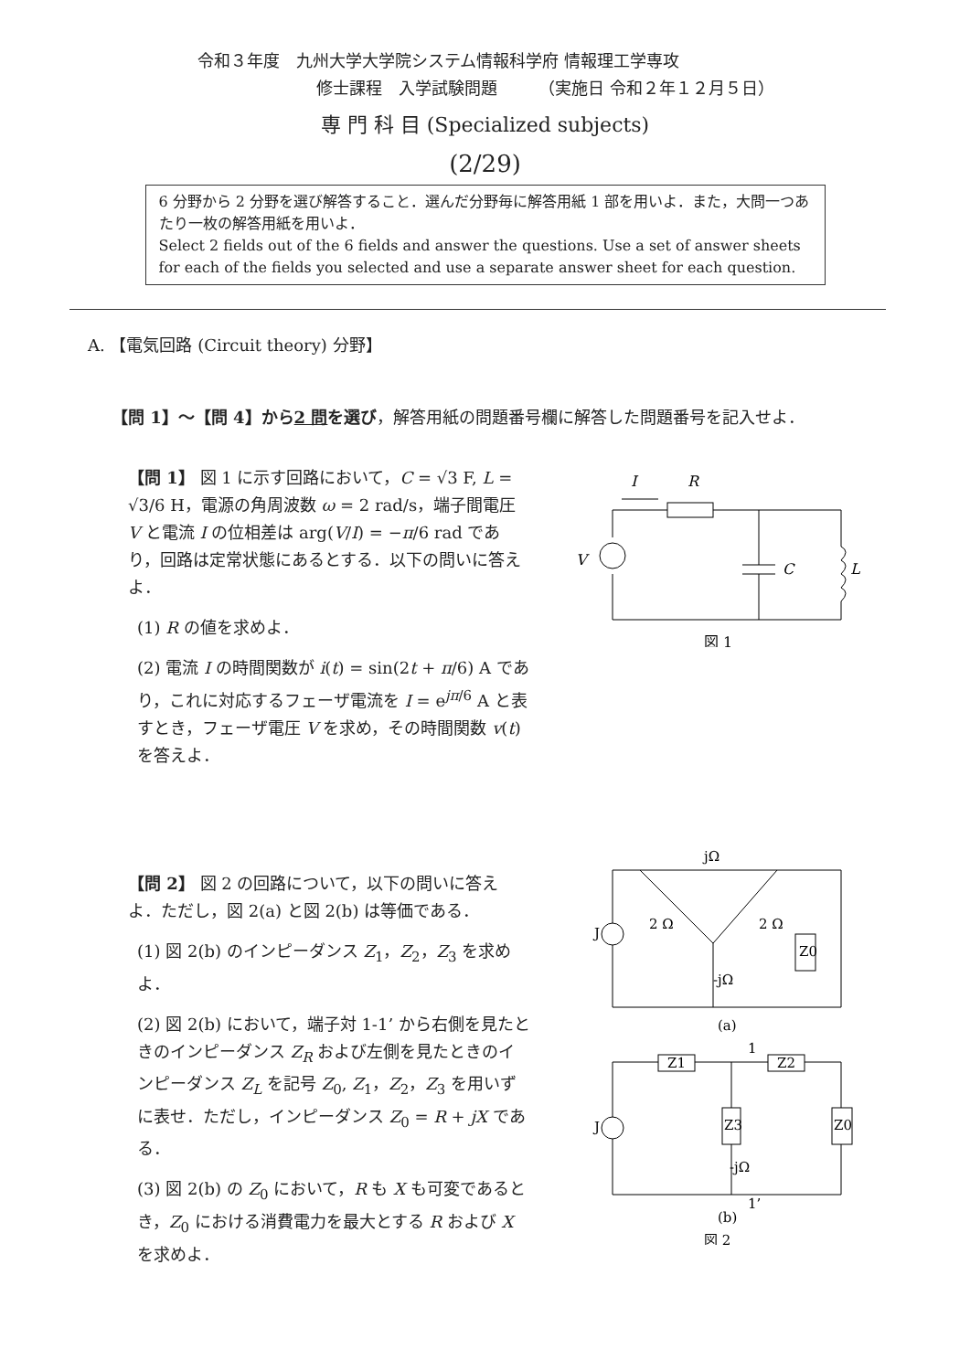令和３年度　九州大学大学院システム情報科学府 情報理工学専攻
修士課程　入学試験問題　　　（実施日 令和２年１２月５日）
専 門 科 目 (Specialized subjects)
(2/29)
6 分野から 2 分野を選び解答すること．選んだ分野毎に解答用紙 1 部を用いよ．また，大問一つあたり一枚の解答用紙を用いよ．
Select 2 fields out of the 6 fields and answer the questions. Use a set of answer sheets for each of the fields you selected and use a separate answer sheet for each question.
A. 【電気回路 (Circuit theory) 分野】
【問 1】〜【問 4】から2 問を選び，解答用紙の問題番号欄に解答した問題番号を記入せよ．
【問 1】 図 1 に示す回路において，C = √3 F, L = √3/6 H，電源の角周波数 ω = 2 rad/s，端子間電圧 V と電流 I の位相差は arg(V/I) = −π/6 rad であり，回路は定常状態にあるとする．以下の問いに答えよ．
(1) R の値を求めよ．
(2) 電流 I の時間関数が i(t) = sin(2t + π/6) A であり，これに対応するフェーザ電流を I = e<sup>jπ/6</sup> A と表すとき，フェーザ電圧 V を求め，その時間関数 v(t) を答えよ．
I
R
C
L
V
図 1
【問 2】 図 2 の回路について，以下の問いに答えよ．ただし，図 2(a) と図 2(b) は等価である．
(1) 図 2(b) のインピーダンス Z<sub>1</sub>，Z<sub>2</sub>，Z<sub>3</sub> を求めよ．
(2) 図 2(b) において，端子対 1-1’ から右側を見たときのインピーダンス Z<sub>R</sub> および左側を見たときのインピーダンス Z<sub>L</sub> を記号 Z<sub>0</sub>, Z<sub>1</sub>，Z<sub>2</sub>，Z<sub>3</sub> を用いずに表せ．ただし，インピーダンス Z<sub>0</sub> = R + jX である．
(3) 図 2(b) の Z<sub>0</sub> において，R も X も可変であるとき，Z<sub>0</sub> における消費電力を最大とする R および X を求めよ．
jΩ
2 Ω
2 Ω
-jΩ
Z0
J
(a)
Z1
Z2
Z3
-jΩ
Z0
J
1
1’
(b)
図 2